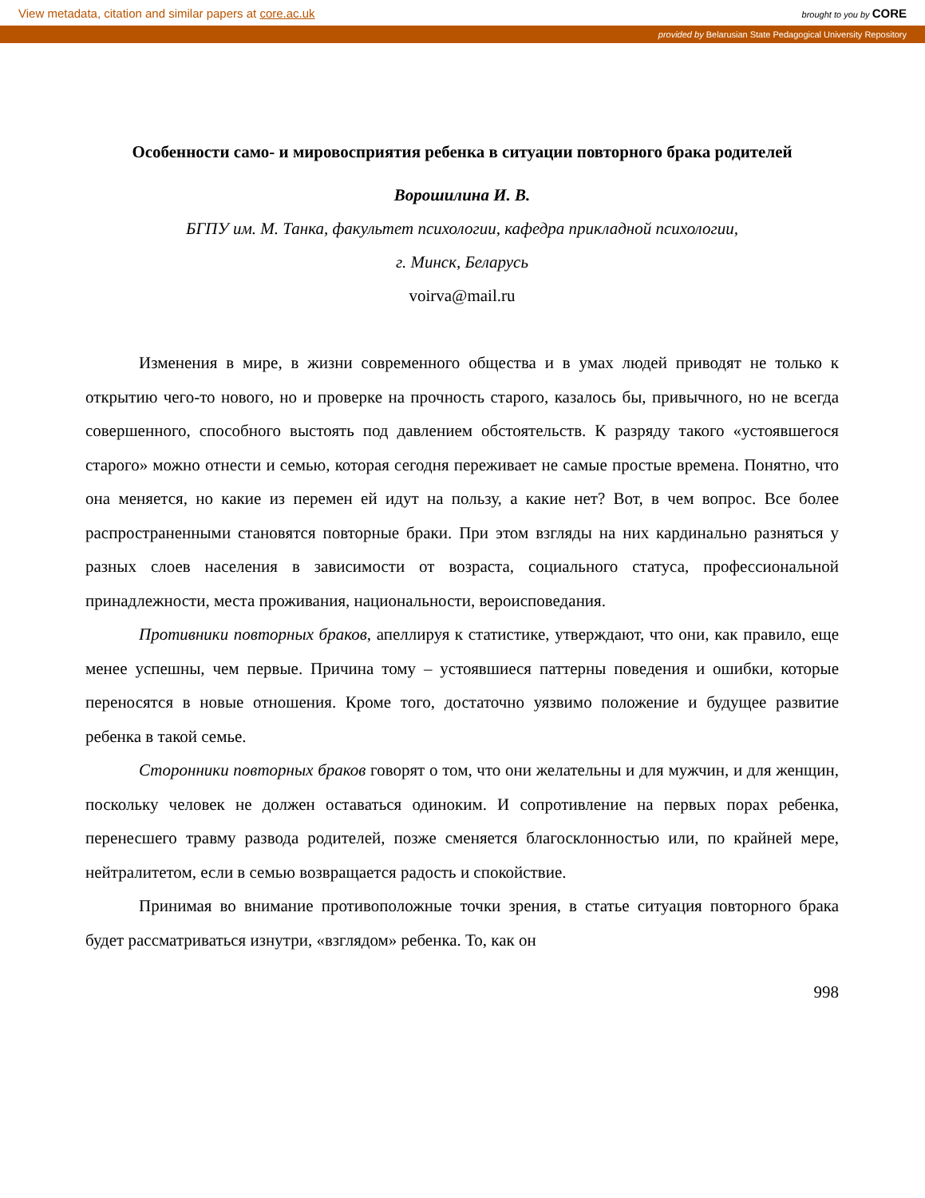View metadata, citation and similar papers at core.ac.uk brought to you by CORE
provided by Belarusian State Pedagogical University Repository
Особенности само- и мировосприятия ребенка в ситуации повторного брака родителей
Ворошилина И. В.
БГПУ им. М. Танка, факультет психологии, кафедра прикладной психологии,
г. Минск, Беларусь
voirva@mail.ru
Изменения в мире, в жизни современного общества и в умах людей приводят не только к открытию чего-то нового, но и проверке на прочность старого, казалось бы, привычного, но не всегда совершенного, способного выстоять под давлением обстоятельств. К разряду такого «устоявшегося старого» можно отнести и семью, которая сегодня переживает не самые простые времена. Понятно, что она меняется, но какие из перемен ей идут на пользу, а какие нет? Вот, в чем вопрос. Все более распространенными становятся повторные браки. При этом взгляды на них кардинально разняться у разных слоев населения в зависимости от возраста, социального статуса, профессиональной принадлежности, места проживания, национальности, вероисповедания.
Противники повторных браков, апеллируя к статистике, утверждают, что они, как правило, еще менее успешны, чем первые. Причина тому – устоявшиеся паттерны поведения и ошибки, которые переносятся в новые отношения. Кроме того, достаточно уязвимо положение и будущее развитие ребенка в такой семье.
Сторонники повторных браков говорят о том, что они желательны и для мужчин, и для женщин, поскольку человек не должен оставаться одиноким. И сопротивление на первых порах ребенка, перенесшего травму развода родителей, позже сменяется благосклонностью или, по крайней мере, нейтралитетом, если в семью возвращается радость и спокойствие.
Принимая во внимание противоположные точки зрения, в статье ситуация повторного брака будет рассматриваться изнутри, «взглядом» ребенка. То, как он
998